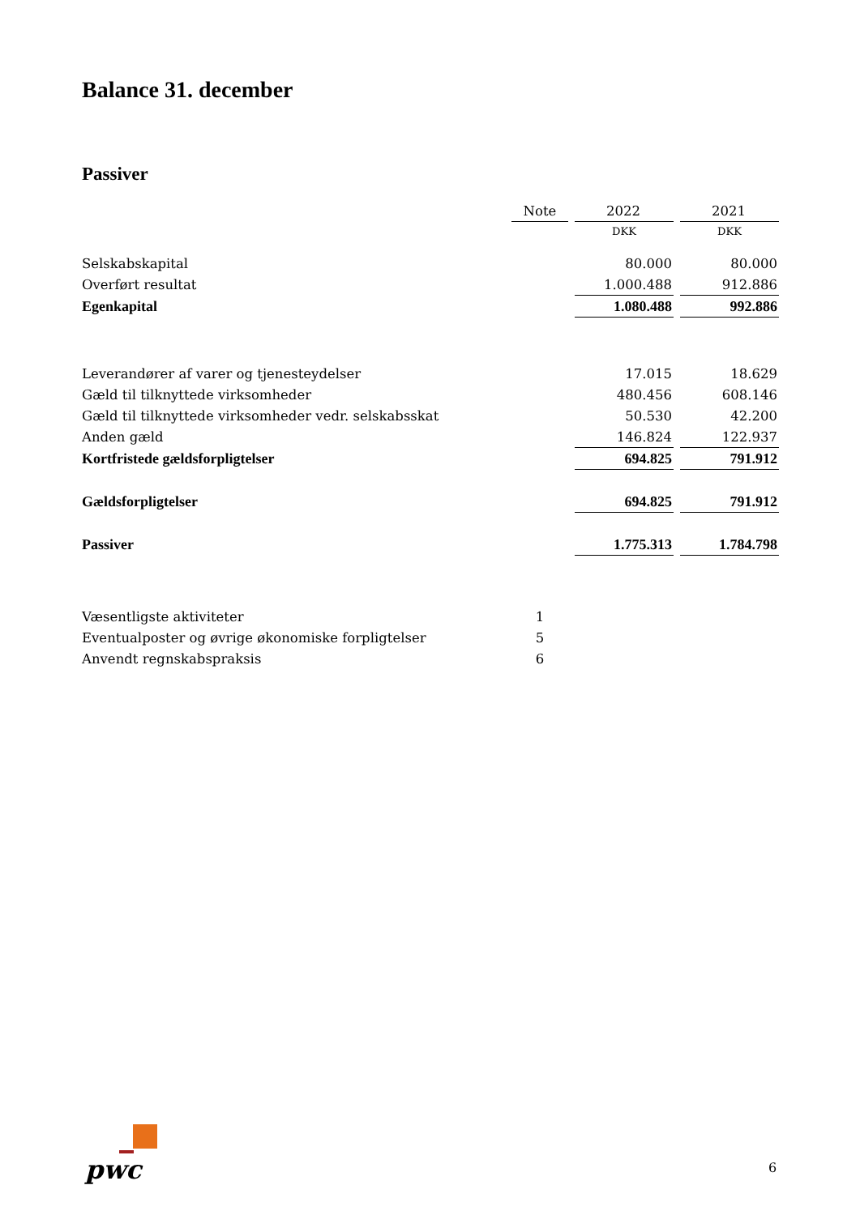Balance 31. december
Passiver
| | Note | | 2022 | | 2021 |
| | | | DKK | | DKK |
| Selskabskapital | | | 80.000 | | 80.000 |
| Overført resultat | | | 1.000.488 | | 912.886 |
| Egenkapital | | | 1.080.488 | | 992.886 |
| Leverandører af varer og tjenesteydelser | | | 17.015 | | 18.629 |
| Gæld til tilknyttede virksomheder | | | 480.456 | | 608.146 |
| Gæld til tilknyttede virksomheder vedr. selskabsskat | | | 50.530 | | 42.200 |
| Anden gæld | | | 146.824 | | 122.937 |
| Kortfristede gældsforpligtelser | | | 694.825 | | 791.912 |
| Gældsforpligtelser | | | 694.825 | | 791.912 |
| Passiver | | | 1.775.313 | | 1.784.798 |
| Væsentligste aktiviteter | 1 | | | | |
| Eventualposter og øvrige økonomiske forpligtelser | 5 | | | | |
| Anvendt regnskabspraksis | 6 | | | | |
pwc 6